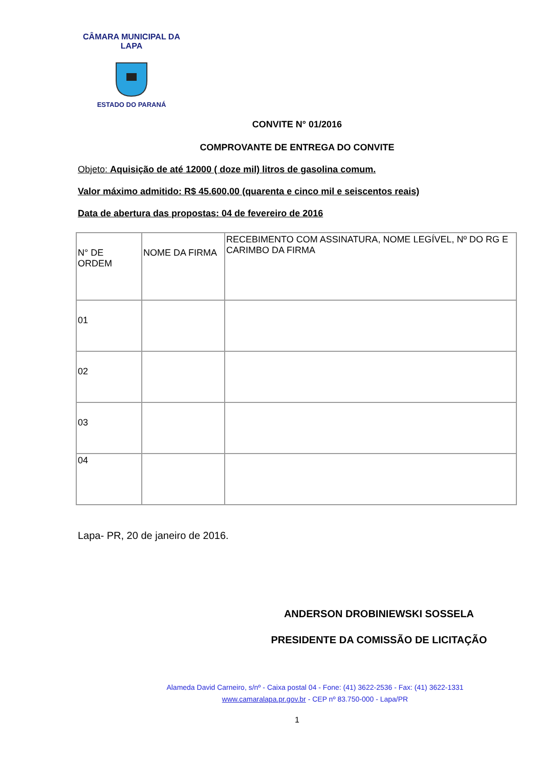CÂMARA MUNICIPAL DA LAPA
ESTADO DO PARANÁ
CONVITE N° 01/2016
COMPROVANTE DE ENTREGA DO CONVITE
Objeto: Aquisição de até 12000 ( doze mil) litros de gasolina comum.
Valor máximo admitido: R$ 45.600,00 (quarenta e cinco mil e seiscentos reais)
Data de abertura das propostas: 04 de fevereiro de 2016
| N° DE ORDEM | NOME DA FIRMA | RECEBIMENTO COM ASSINATURA, NOME LEGÍVEL, Nº DO RG E CARIMBO DA FIRMA |
| 01 | | |
| 02 | | |
| 03 | | |
| 04 | | |
Lapa- PR, 20 de janeiro de 2016.
ANDERSON DROBINIEWSKI SOSSELA
PRESIDENTE DA COMISSÃO DE LICITAÇÃO
Alameda David Carneiro, s/nº - Caixa postal 04 - Fone: (41) 3622-2536 - Fax: (41) 3622-1331
www.camaralapa.pr.gov.br - CEP nº 83.750-000 - Lapa/PR
1